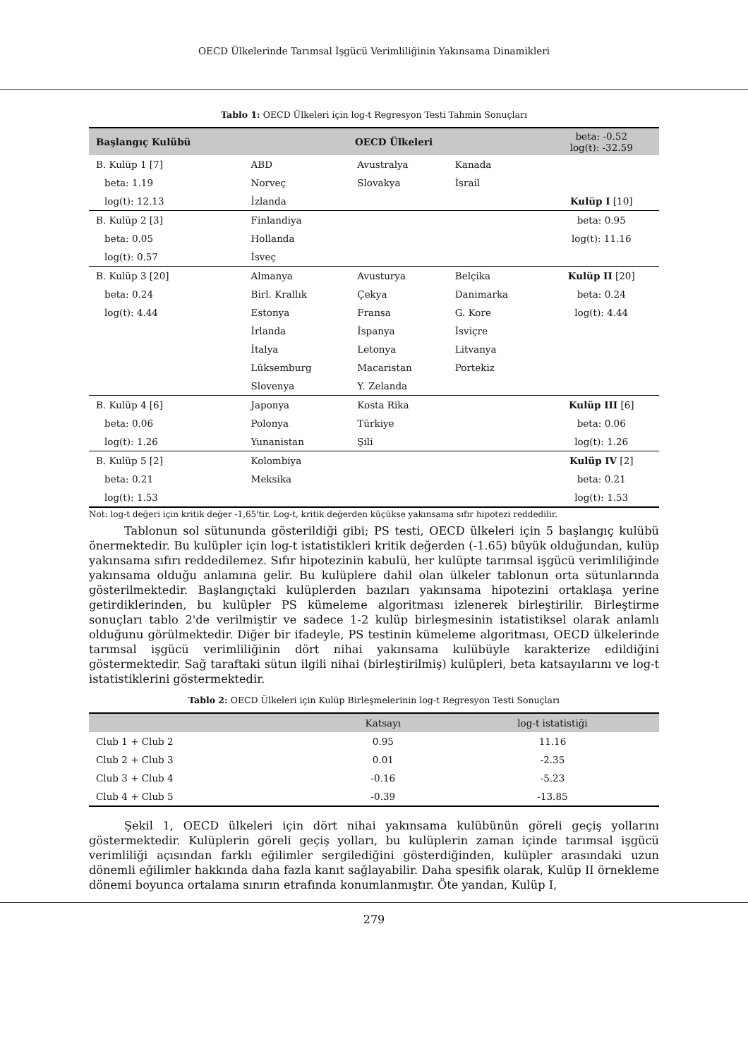OECD Ülkelerinde Tarımsal İşgücü Verimliliğinin Yakınsama Dinamikleri
Tablo 1: OECD Ülkeleri için log-t Regresyon Testi Tahmin Sonuçları
| Başlangıç Kulübü | OECD Ülkeleri | | | beta: -0.52 log(t): -32.59 |
| --- | --- | --- | --- | --- |
| B. Kulüp 1 [7] | ABD | Avustralya | Kanada | |
| beta: 1.19 | Norveç | Slovakya | İsrail | |
| log(t): 12.13 | İzlanda | | | Kulüp I [10] |
| B. Kulüp 2 [3] | Finlandiya | | | beta: 0.95 |
| beta: 0.05 | Hollanda | | | log(t): 11.16 |
| log(t): 0.57 | İsveç | | | |
| B. Kulüp 3 [20] | Almanya | Avusturya | Belçika | Kulüp II [20] |
| beta: 0.24 | Birl. Krallık | Çekya | Danimarka | beta: 0.24 |
| log(t): 4.44 | Estonya | Fransa | G. Kore | log(t): 4.44 |
| | İrlanda | İspanya | İsviçre | |
| | İtalya | Letonya | Litvanya | |
| | Lüksemburg | Macaristan | Portekiz | |
| | Slovenya | Y. Zelanda | | |
| B. Kulüp 4 [6] | Japonya | Kosta Rika | | Kulüp III [6] |
| beta: 0.06 | Polonya | Türkiye | | beta: 0.06 |
| log(t): 1.26 | Yunanistan | Şili | | log(t): 1.26 |
| B. Kulüp 5 [2] | Kolombiya | | | Kulüp IV [2] |
| beta: 0.21 | Meksika | | | beta: 0.21 |
| log(t): 1.53 | | | | log(t): 1.53 |
Not: log-t değeri için kritik değer -1,65'tir. Log-t, kritik değerden küçükse yakınsama sıfır hipotezi reddedilir.
Tablonun sol sütununda gösterildiği gibi; PS testi, OECD ülkeleri için 5 başlangıç kulübü önermektedir. Bu kulüpler için log-t istatistikleri kritik değerden (-1.65) büyük olduğundan, kulüp yakınsama sıfırı reddedilemez. Sıfır hipotezinin kabulü, her kulüpte tarımsal işgücü verimliliğinde yakınsama olduğu anlamına gelir. Bu kulüplere dahil olan ülkeler tablonun orta sütunlarında gösterilmektedir. Başlangıçtaki kulüplerden bazıları yakınsama hipotezini ortaklaşa yerine getirdiklerinden, bu kulüpler PS kümeleme algoritması izlenerek birleştirilir. Birleştirme sonuçları tablo 2'de verilmiştir ve sadece 1-2 kulüp birleşmesinin istatistiksel olarak anlamlı olduğunu görülmektedir. Diğer bir ifadeyle, PS testinin kümeleme algoritması, OECD ülkelerinde tarımsal işgücü verimliliğinin dört nihai yakınsama kulübüyle karakterize edildiğini göstermektedir. Sağ taraftaki sütun ilgili nihai (birleştirilmiş) kulüpleri, beta katsayılarını ve log-t istatistiklerini göstermektedir.
Tablo 2: OECD Ülkeleri için Kulüp Birleşmelerinin log-t Regresyon Testi Sonuçları
| | Katsayı | log-t istatistiği |
| --- | --- | --- |
| Club 1 + Club 2 | 0.95 | 11.16 |
| Club 2 + Club 3 | 0.01 | -2.35 |
| Club 3 + Club 4 | -0.16 | -5.23 |
| Club 4 + Club 5 | -0.39 | -13.85 |
Şekil 1, OECD ülkeleri için dört nihai yakınsama kulübünün göreli geçiş yollarını göstermektedir. Kulüplerin göreli geçiş yolları, bu kulüplerin zaman içinde tarımsal işgücü verimliliği açısından farklı eğilimler sergilediğini gösterdiğinden, kulüpler arasındaki uzun dönemli eğilimler hakkında daha fazla kanıt sağlayabilir. Daha spesifik olarak, Kulüp II örnekleme dönemi boyunca ortalama sınırın etrafında konumlanmıştır. Öte yandan, Kulüp I,
279